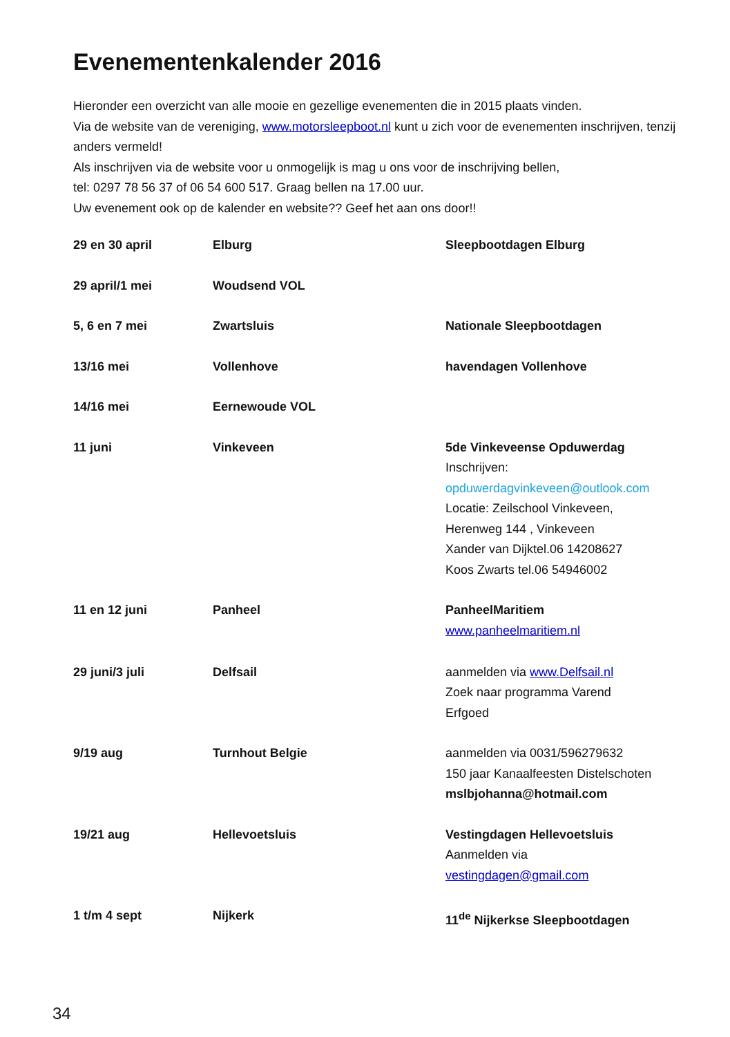Evenementenkalender 2016
Hieronder een overzicht van alle mooie en gezellige evenementen die in 2015 plaats vinden.
Via de website van de vereniging, www.motorsleepboot.nl kunt u zich voor de evenementen inschrijven, tenzij anders vermeld!
Als inschrijven via de website voor u onmogelijk is mag u ons voor de inschrijving bellen,
tel: 0297 78 56 37 of 06 54 600 517. Graag bellen na 17.00 uur.
Uw evenement ook op de kalender en website?? Geef het aan ons door!!
| 29 en 30 april | Elburg | Sleepbootdagen Elburg |
| 29 april/1 mei | Woudsend VOL | |
| 5, 6 en 7 mei | Zwartsluis | Nationale Sleepbootdagen |
| 13/16 mei | Vollenhove | havendagen Vollenhove |
| 14/16 mei | Eernewoude VOL | |
| 11 juni | Vinkeveen | 5de Vinkeveense Opduwerdag Inschrijven: opduwerdagvinkeveen@outlook.com Locatie: Zeilschool Vinkeveen, Herenweg 144 , Vinkeveen Xander van Dijktel.06 14208627 Koos Zwarts tel.06 54946002 |
| 11 en 12 juni | Panheel | PanheelMaritiem www.panheelmaritiem.nl |
| 29 juni/3 juli | Delfsail | aanmelden via www.Delfsail.nl Zoek naar programma Varend Erfgoed |
| 9/19 aug | Turnhout Belgie | aanmelden via 0031/596279632 150 jaar Kanaalfeesten Distelschoten mslbjohanna@hotmail.com |
| 19/21 aug | Hellevoetsluis | Vestingdagen Hellevoetsluis Aanmelden via vestingdagen@gmail.com |
| 1 t/m 4 sept | Nijkerk | 11<sup>de</sup> Nijkerkse Sleepbootdagen |
34